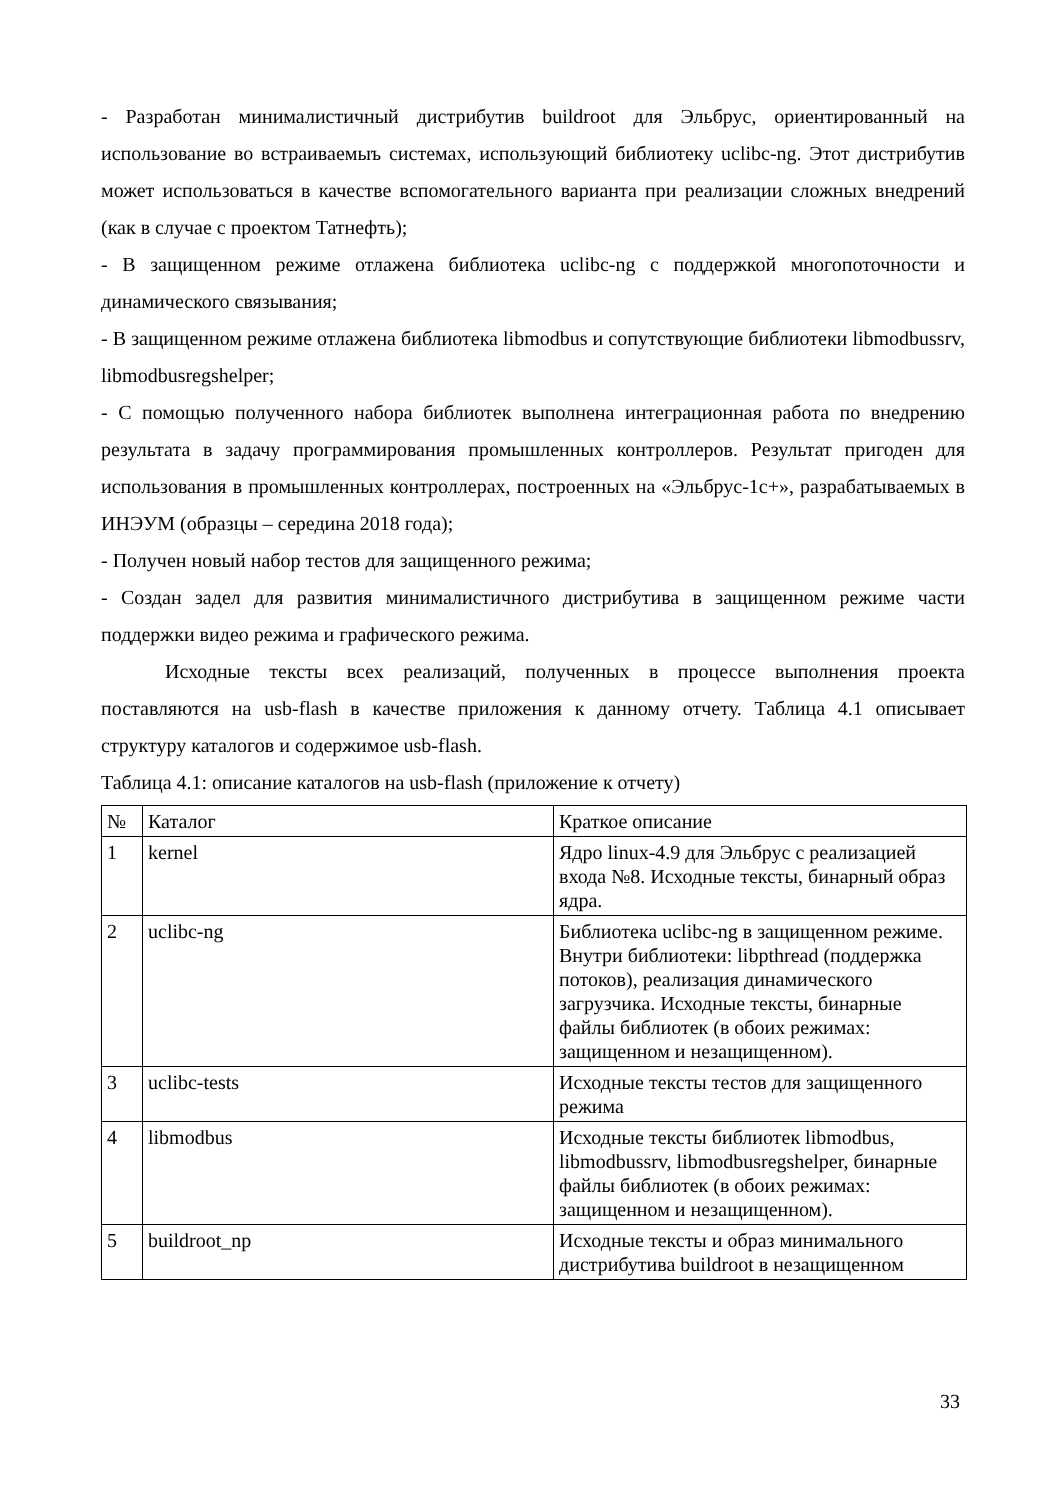- Разработан минималистичный дистрибутив buildroot для Эльбрус, ориентированный на использование во встраиваемыъ системах, использующий библиотеку uclibc-ng. Этот дистрибутив может использоваться в качестве вспомогательного варианта при реализации сложных внедрений (как в случае с проектом Татнефть);
- В защищенном режиме отлажена библиотека uclibc-ng с поддержкой многопоточности и динамического связывания;
- В защищенном режиме отлажена библиотека libmodbus и сопутствующие библиотеки libmodbussrv, libmodbusregshelper;
- С помощью полученного набора библиотек выполнена интеграционная работа по внедрению результата в задачу программирования промышленных контроллеров. Результат пригоден для использования в промышленных контроллерах, построенных на «Эльбрус-1с+», разрабатываемых в ИНЭУМ (образцы – середина 2018 года);
- Получен новый набор тестов для защищенного режима;
- Создан задел для развития минималистичного дистрибутива в защищенном режиме части поддержки видео режима и графического режима.
Исходные тексты всех реализаций, полученных в процессе выполнения проекта поставляются на usb-flash в качестве приложения к данному отчету. Таблица 4.1 описывает структуру каталогов и содержимое usb-flash.
Таблица 4.1: описание каталогов на usb-flash (приложение к отчету)
| № | Каталог | Краткое описание |
| 1 | kernel | Ядро linux-4.9 для Эльбрус с реализацией входа №8. Исходные тексты, бинарный образ ядра. |
| 2 | uclibc-ng | Библиотека uclibc-ng в защищенном режиме. Внутри библиотеки: libpthread (поддержка потоков), реализация динамического загрузчика. Исходные тексты, бинарные файлы библиотек (в обоих режимах: защищенном и незащищенном). |
| 3 | uclibc-tests | Исходные тексты тестов для защищенного режима |
| 4 | libmodbus | Исходные тексты библиотек libmodbus, libmodbussrv, libmodbusregshelper, бинарные файлы библиотек (в обоих режимах: защищенном и незащищенном). |
| 5 | buildroot_np | Исходные тексты и образ минимального дистрибутива buildroot в незащищенном |
33